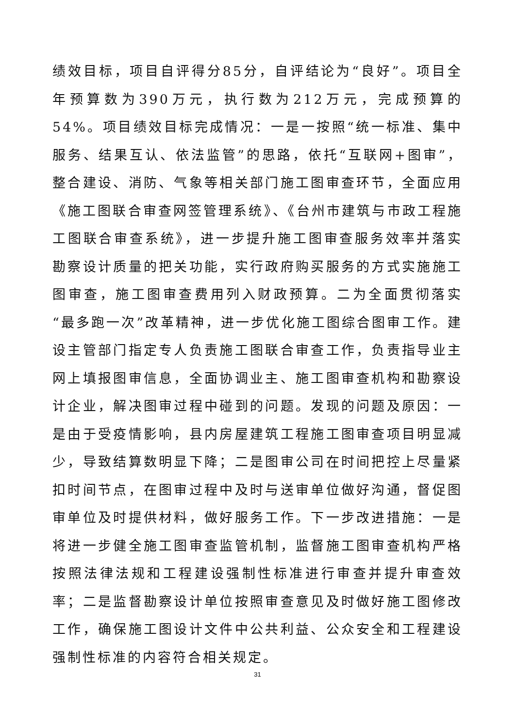绩效目标，项目自评得分85分，自评结论为“良好”。项目全年预算数为390万元，执行数为212万元，完成预算的54%。项目绩效目标完成情况：一是一按照“统一标准、集中服务、结果互认、依法监管”的思路，依托“互联网+图审”，整合建设、消防、气象等相关部门施工图审查环节，全面应用《施工图联合审查网签管理系统》、《台州市建筑与市政工程施工图联合审查系统》，进一步提升施工图审查服务效率并落实勘察设计质量的把关功能，实行政府购买服务的方式实施施工图审查，施工图审查费用列入财政预算。二为全面贯彻落实“最多跑一次”改革精神，进一步优化施工图综合图审工作。建设主管部门指定专人负责施工图联合审查工作，负责指导业主网上填报图审信息，全面协调业主、施工图审查机构和勘察设计企业，解决图审过程中碰到的问题。发现的问题及原因：一是由于受疫情影响，县内房屋建筑工程施工图审查项目明显减少，导致结算数明显下降；二是图审公司在时间把控上尽量紧扣时间节点，在图审过程中及时与送审单位做好沟通，督促图审单位及时提供材料，做好服务工作。下一步改进措施：一是将进一步健全施工图审查监管机制，监督施工图审查机构严格按照法律法规和工程建设强制性标准进行审查并提升审查效率；二是监督勘察设计单位按照审查意见及时做好施工图修改工作，确保施工图设计文件中公共利益、公众安全和工程建设强制性标准的内容符合相关规定。
31